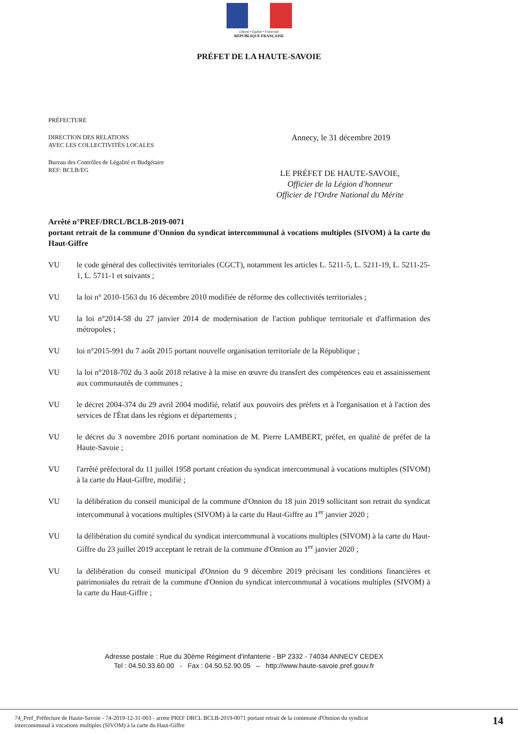Liberté • Égalité • Fraternité
RÉPUBLIQUE FRANÇAISE
PRÉFET DE LA HAUTE-SAVOIE
PRÉFECTURE
DIRECTION DES RELATIONS
AVEC LES COLLECTIVITÉS LOCALES
Bureau des Contrôles de Légalité et Budgétaire
REF: BCLB/EG
Annecy, le 31 décembre 2019
LE PRÉFET DE HAUTE-SAVOIE,
Officier de la Légion d'honneur
Officier de l'Ordre National du Mérite
Arrêté n°PREF/DRCL/BCLB-2019-0071
portant retrait de la commune d'Onnion du syndicat intercommunal à vocations multiples (SIVOM) à la carte du Haut-Giffre
VU le code général des collectivités territoriales (CGCT), notamment les articles L. 5211-5, L. 5211-19, L. 5211-25-1, L. 5711-1 et suivants ;
VU la loi n° 2010-1563 du 16 décembre 2010 modifiée de réforme des collectivités territoriales ;
VU la loi n°2014-58 du 27 janvier 2014 de modernisation de l'action publique territoriale et d'affirmation des métropoles ;
VU loi n°2015-991 du 7 août 2015 portant nouvelle organisation territoriale de la République ;
VU la loi n°2018-702 du 3 août 2018 relative à la mise en œuvre du transfert des compétences eau et assainissement aux communautés de communes ;
VU le décret 2004-374 du 29 avril 2004 modifié, relatif aux pouvoirs des préfets et à l'organisation et à l'action des services de l'État dans les régions et départements ;
VU le décret du 3 novembre 2016 portant nomination de M. Pierre LAMBERT, préfet, en qualité de préfet de la Haute-Savoie ;
VU l'arrêté préfectoral du 11 juillet 1958 portant création du syndicat intercommunal à vocations multiples (SIVOM) à la carte du Haut-Giffre, modifié ;
VU la délibération du conseil municipal de la commune d'Onnion du 18 juin 2019 sollicitant son retrait du syndicat intercommunal à vocations multiples (SIVOM) à la carte du Haut-Giffre au 1<sup>er</sup> janvier 2020 ;
VU la délibération du comité syndical du syndicat intercommunal à vocations multiples (SIVOM) à la carte du Haut-Giffre du 23 juillet 2019 acceptant le retrait de la commune d'Onnion au 1<sup>er</sup> janvier 2020 ;
VU la délibération du conseil municipal d'Onnion du 9 décembre 2019 précisant les conditions financières et patrimoniales du retrait de la commune d'Onnion du syndicat intercommunal à vocations multiples (SIVOM) à la carte du Haut-Giffre ;
Adresse postale : Rue du 30ème Régiment d'infanterie - BP 2332 - 74034 ANNECY CEDEX
Tel : 04.50.33.60.00 - Fax : 04.50.52.90.05 – http://www.haute-savoie.pref.gouv.fr
74_Pref_Préfecture de Haute-Savoie - 74-2019-12-31-003 - arrete PREF DRCL BCLB-2019-0071 portant retrait de la commune d'Onnion du syndicat
intercommunal à vocations multiples (SIVOM) à la carte du Haut-Giffre
14